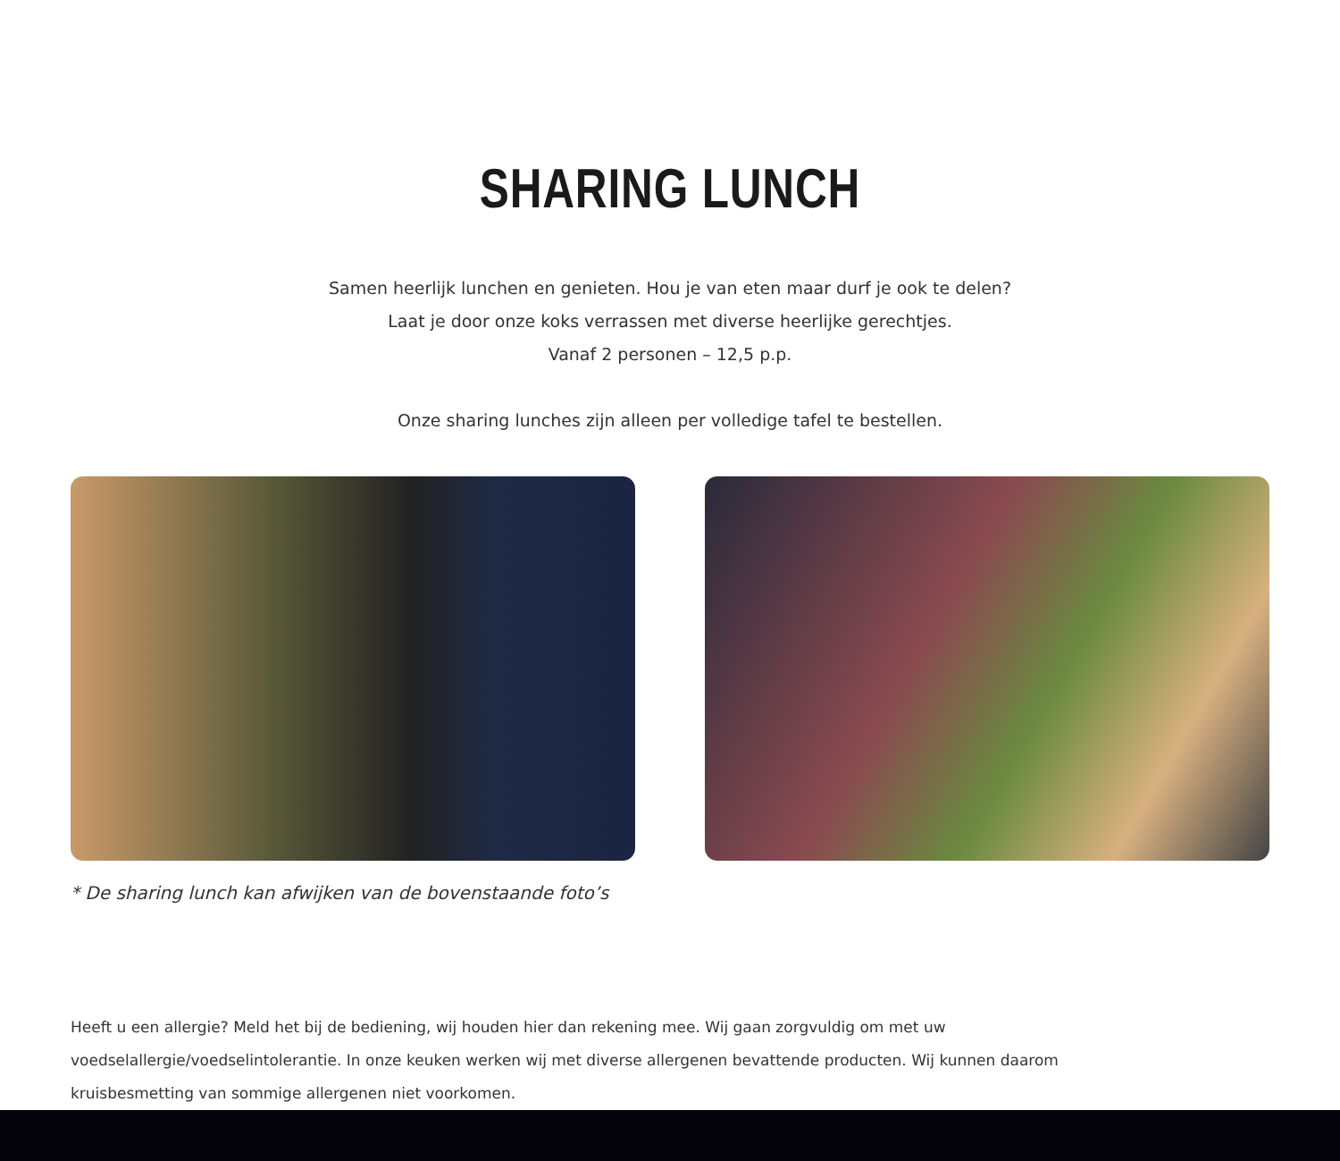SHARING LUNCH
Samen heerlijk lunchen en genieten. Hou je van eten maar durf je ook te delen?
Laat je door onze koks verrassen met diverse heerlijke gerechtjes.
Vanaf 2 personen – 12,5 p.p.
Onze sharing lunches zijn alleen per volledige tafel te bestellen.
* De sharing lunch kan afwijken van de bovenstaande foto’s
Heeft u een allergie? Meld het bij de bediening, wij houden hier dan rekening mee. Wij gaan zorgvuldig om met uw voedselallergie/voedselintolerantie. In onze keuken werken wij met diverse allergenen bevattende producten. Wij kunnen daarom kruisbesmetting van sommige allergenen niet voorkomen.